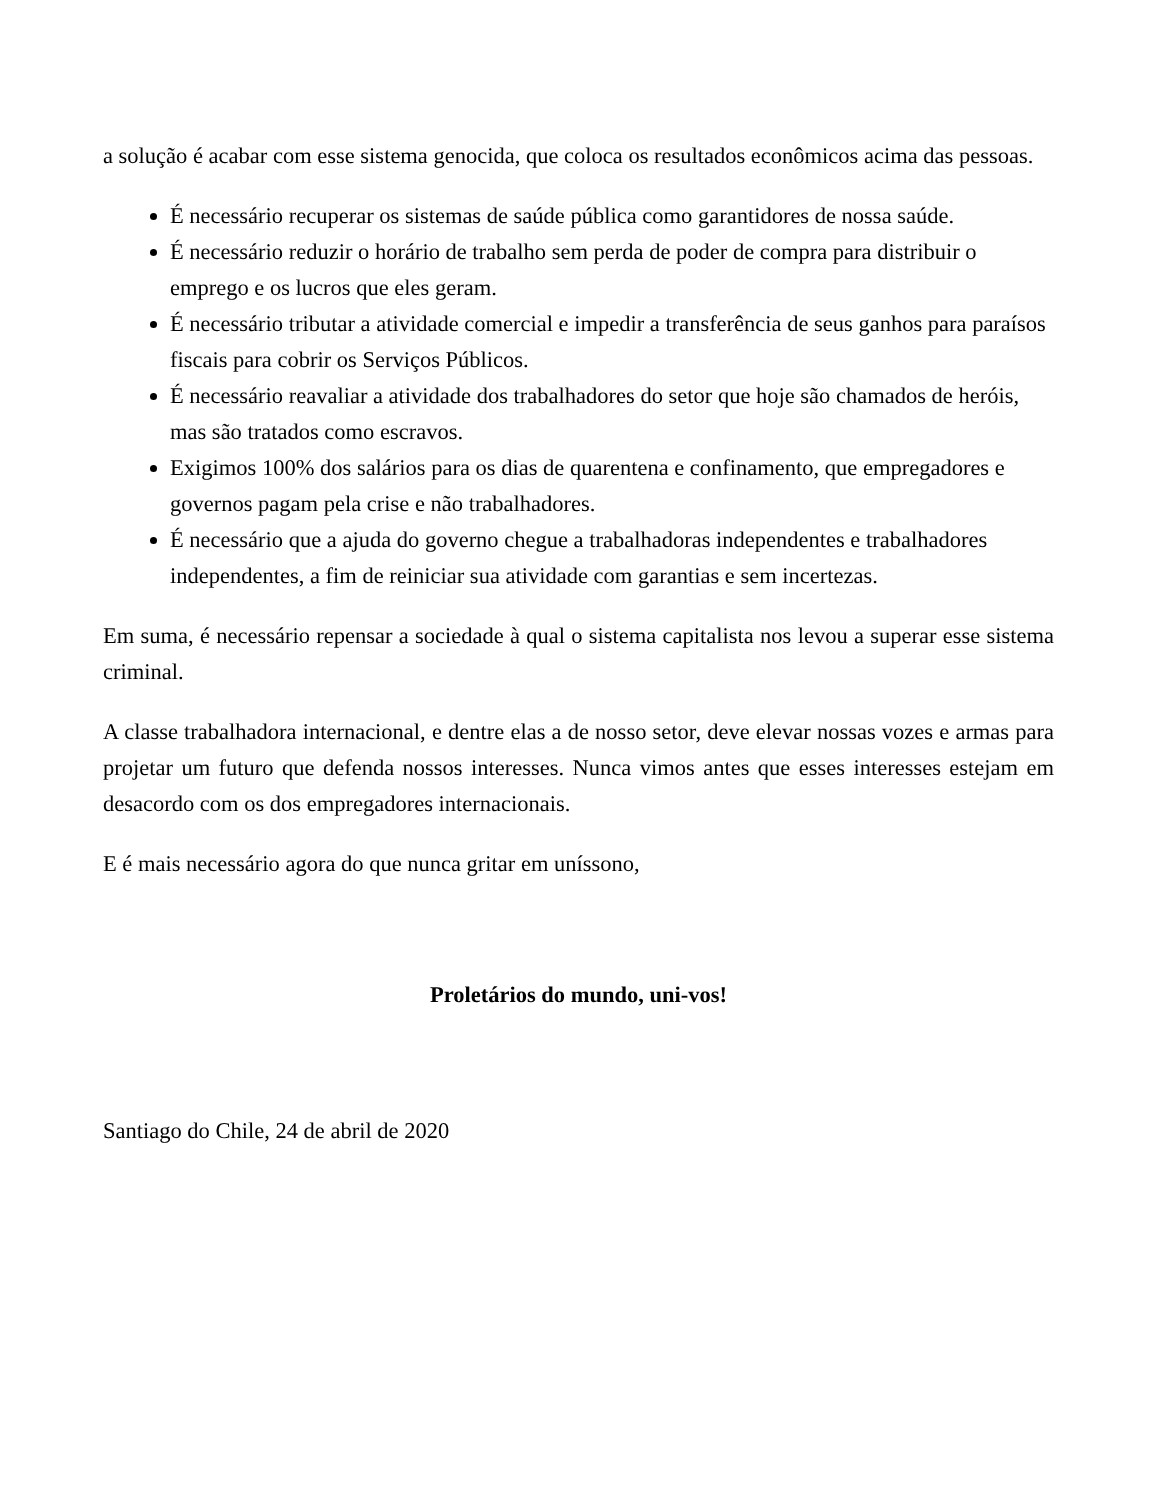a solução é acabar com esse sistema genocida, que coloca os resultados econômicos acima das pessoas.
É necessário recuperar os sistemas de saúde pública como garantidores de nossa saúde.
É necessário reduzir o horário de trabalho sem perda de poder de compra para distribuir o emprego e os lucros que eles geram.
É necessário tributar a atividade comercial e impedir a transferência de seus ganhos para paraísos fiscais para cobrir os Serviços Públicos.
É necessário reavaliar a atividade dos trabalhadores do setor que hoje são chamados de heróis, mas são tratados como escravos.
Exigimos 100% dos salários para os dias de quarentena e confinamento, que empregadores e governos pagam pela crise e não trabalhadores.
É necessário que a ajuda do governo chegue a trabalhadoras independentes e trabalhadores independentes, a fim de reiniciar sua atividade com garantias e sem incertezas.
Em suma, é necessário repensar a sociedade à qual o sistema capitalista nos levou a superar esse sistema criminal.
A classe trabalhadora internacional, e dentre elas a de nosso setor, deve elevar nossas vozes e armas para projetar um futuro que defenda nossos interesses. Nunca vimos antes que esses interesses estejam em desacordo com os dos empregadores internacionais.
E é mais necessário agora do que nunca gritar em uníssono,
Proletários do mundo, uni-vos!
Santiago do Chile, 24 de abril de 2020